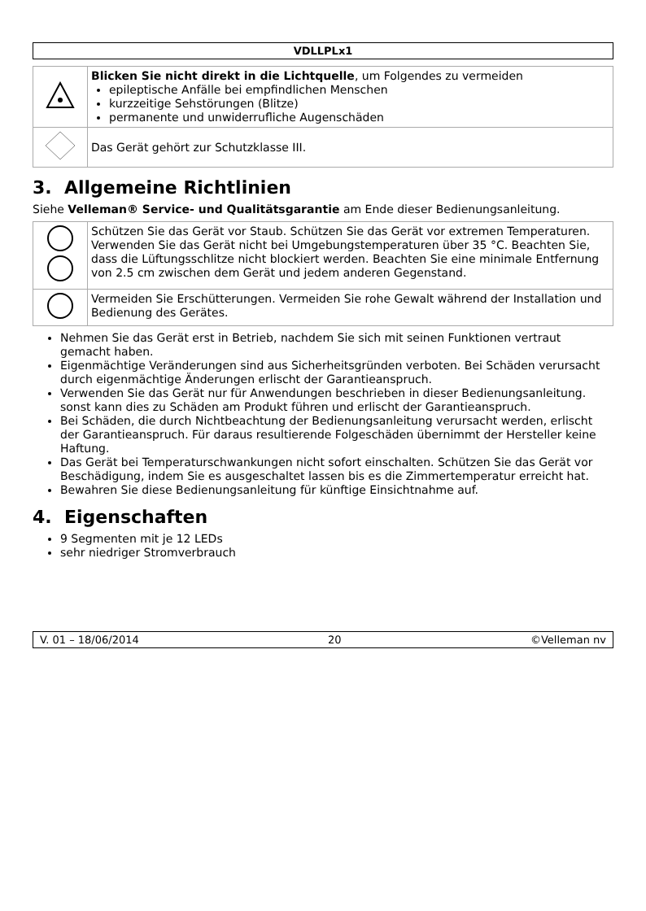VDLLPLx1
| | Blicken Sie nicht direkt in die Lichtquelle , um Folgendes zu vermeiden epileptische Anfälle bei empfindlichen Menschen kurzzeitige Sehstörungen (Blitze) permanente und unwiderrufliche Augenschäden |
| | Das Gerät gehört zur Schutzklasse III. |
3. Allgemeine Richtlinien
Siehe Velleman® Service- und Qualitätsgarantie am Ende dieser Bedienungsanleitung.
| | Schützen Sie das Gerät vor Staub. Schützen Sie das Gerät vor extremen Temperaturen. Verwenden Sie das Gerät nicht bei Umgebungstemperaturen über 35 °C. Beachten Sie, dass die Lüftungsschlitze nicht blockiert werden. Beachten Sie eine minimale Entfernung von 2.5 cm zwischen dem Gerät und jedem anderen Gegenstand. |
| | Vermeiden Sie Erschütterungen. Vermeiden Sie rohe Gewalt während der Installation und Bedienung des Gerätes. |
Nehmen Sie das Gerät erst in Betrieb, nachdem Sie sich mit seinen Funktionen vertraut gemacht haben.
Eigenmächtige Veränderungen sind aus Sicherheitsgründen verboten. Bei Schäden verursacht durch eigenmächtige Änderungen erlischt der Garantieanspruch.
Verwenden Sie das Gerät nur für Anwendungen beschrieben in dieser Bedienungsanleitung. sonst kann dies zu Schäden am Produkt führen und erlischt der Garantieanspruch.
Bei Schäden, die durch Nichtbeachtung der Bedienungsanleitung verursacht werden, erlischt der Garantieanspruch. Für daraus resultierende Folgeschäden übernimmt der Hersteller keine Haftung.
Das Gerät bei Temperaturschwankungen nicht sofort einschalten. Schützen Sie das Gerät vor Beschädigung, indem Sie es ausgeschaltet lassen bis es die Zimmertemperatur erreicht hat.
Bewahren Sie diese Bedienungsanleitung für künftige Einsichtnahme auf.
4. Eigenschaften
9 Segmenten mit je 12 LEDs
sehr niedriger Stromverbrauch
V. 01 – 18/06/2014 20 ©Velleman nv